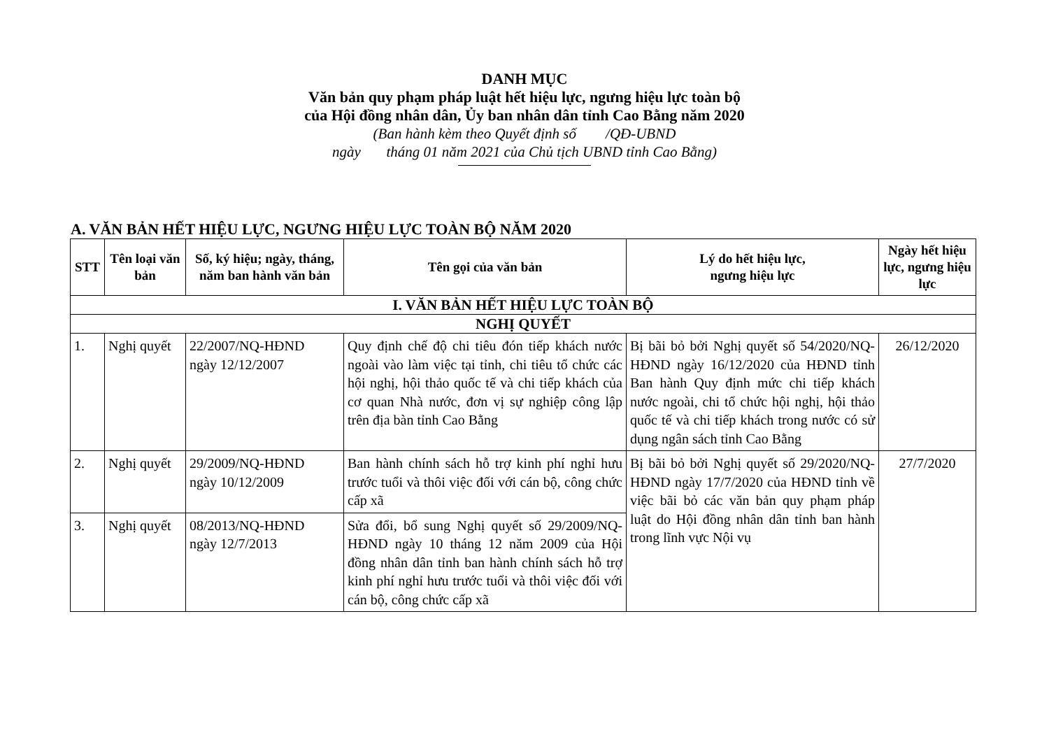DANH MỤC
Văn bản quy phạm pháp luật hết hiệu lực, ngưng hiệu lực toàn bộ
của Hội đồng nhân dân, Ủy ban nhân dân tỉnh Cao Bằng năm 2020
(Ban hành kèm theo Quyết định số /QĐ-UBND
ngày tháng 01 năm 2021 của Chủ tịch UBND tỉnh Cao Bằng)
A. VĂN BẢN HẾT HIỆU LỰC, NGƯNG HIỆU LỰC TOÀN BỘ NĂM 2020
| STT | Tên loại văn bản | Số, ký hiệu; ngày, tháng, năm ban hành văn bản | Tên gọi của văn bản | Lý do hết hiệu lực, ngưng hiệu lực | Ngày hết hiệu lực, ngưng hiệu lực |
| --- | --- | --- | --- | --- | --- |
| I. VĂN BẢN HẾT HIỆU LỰC TOÀN BỘ | | | | | |
| NGHỊ QUYẾT | | | | | |
| 1. | Nghị quyết | 22/2007/NQ-HĐND ngày 12/12/2007 | Quy định chế độ chi tiêu đón tiếp khách nước ngoài vào làm việc tại tỉnh, chi tiêu tổ chức các hội nghị, hội thảo quốc tế và chi tiếp khách của cơ quan Nhà nước, đơn vị sự nghiệp công lập trên địa bàn tỉnh Cao Bằng | Bị bãi bỏ bởi Nghị quyết số 54/2020/NQ-HĐND ngày 16/12/2020 của HĐND tỉnh Ban hành Quy định mức chi tiếp khách nước ngoài, chi tổ chức hội nghị, hội thảo quốc tế và chi tiếp khách trong nước có sử dụng ngân sách tỉnh Cao Bằng | 26/12/2020 |
| 2. | Nghị quyết | 29/2009/NQ-HĐND ngày 10/12/2009 | Ban hành chính sách hỗ trợ kinh phí nghỉ hưu trước tuổi và thôi việc đối với cán bộ, công chức cấp xã | Bị bãi bỏ bởi Nghị quyết số 29/2020/NQ-HĐND ngày 17/7/2020 của HĐND tỉnh về việc bãi bỏ các văn bản quy phạm pháp luật do Hội đồng nhân dân tỉnh ban hành trong lĩnh vực Nội vụ | 27/7/2020 |
| 3. | Nghị quyết | 08/2013/NQ-HĐND ngày 12/7/2013 | Sửa đổi, bổ sung Nghị quyết số 29/2009/NQ-HĐND ngày 10 tháng 12 năm 2009 của Hội đồng nhân dân tỉnh ban hành chính sách hỗ trợ kinh phí nghỉ hưu trước tuổi và thôi việc đối với cán bộ, công chức cấp xã | | |